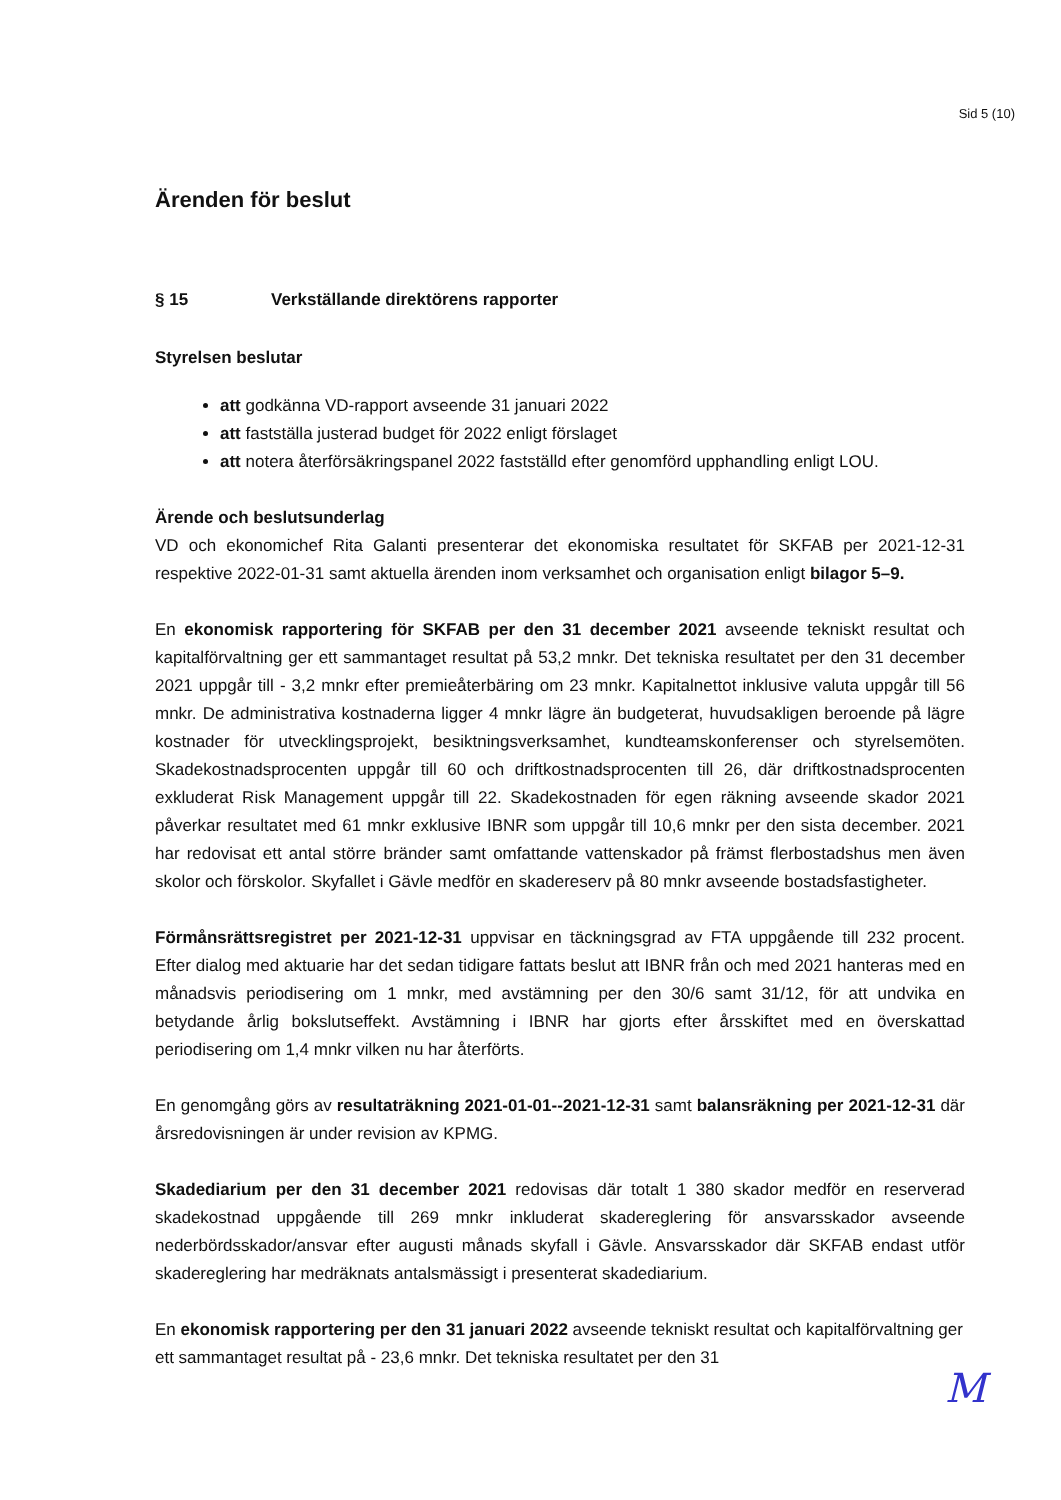Sid 5 (10)
Ärenden för beslut
§ 15 Verkställande direktörens rapporter
Styrelsen beslutar
att godkänna VD-rapport avseende 31 januari 2022
att fastställa justerad budget för 2022 enligt förslaget
att notera återförsäkringspanel 2022 fastställd efter genomförd upphandling enligt LOU.
Ärende och beslutsunderlag
VD och ekonomichef Rita Galanti presenterar det ekonomiska resultatet för SKFAB per 2021-12-31 respektive 2022-01-31 samt aktuella ärenden inom verksamhet och organisation enligt bilagor 5–9.
En ekonomisk rapportering för SKFAB per den 31 december 2021 avseende tekniskt resultat och kapitalförvaltning ger ett sammantaget resultat på 53,2 mnkr. Det tekniska resultatet per den 31 december 2021 uppgår till - 3,2 mnkr efter premieåterbäring om 23 mnkr. Kapitalnettot inklusive valuta uppgår till 56 mnkr. De administrativa kostnaderna ligger 4 mnkr lägre än budgeterat, huvudsakligen beroende på lägre kostnader för utvecklingsprojekt, besiktningsverksamhet, kundteamskonferenser och styrelsemöten. Skadekostnadsprocenten uppgår till 60 och driftkostnadsprocenten till 26, där driftkostnadsprocenten exkluderat Risk Management uppgår till 22. Skadekostnaden för egen räkning avseende skador 2021 påverkar resultatet med 61 mnkr exklusive IBNR som uppgår till 10,6 mnkr per den sista december. 2021 har redovisat ett antal större bränder samt omfattande vattenskador på främst flerbostadshus men även skolor och förskolor. Skyfallet i Gävle medför en skadereserv på 80 mnkr avseende bostadsfastigheter.
Förmånsrättsregistret per 2021-12-31 uppvisar en täckningsgrad av FTA uppgående till 232 procent. Efter dialog med aktuarie har det sedan tidigare fattats beslut att IBNR från och med 2021 hanteras med en månadsvis periodisering om 1 mnkr, med avstämning per den 30/6 samt 31/12, för att undvika en betydande årlig bokslutseffekt. Avstämning i IBNR har gjorts efter årsskiftet med en överskattad periodisering om 1,4 mnkr vilken nu har återförts.
En genomgång görs av resultaträkning 2021-01-01--2021-12-31 samt balansräkning per 2021-12-31 där årsredovisningen är under revision av KPMG.
Skadediarium per den 31 december 2021 redovisas där totalt 1 380 skador medför en reserverad skadekostnad uppgående till 269 mnkr inkluderat skadereglering för ansvarsskador avseende nederbördsskador/ansvar efter augusti månads skyfall i Gävle. Ansvarsskador där SKFAB endast utför skadereglering har medräknats antalsmässigt i presenterat skadediarium.
En ekonomisk rapportering per den 31 januari 2022 avseende tekniskt resultat och kapitalförvaltning ger ett sammantaget resultat på - 23,6 mnkr. Det tekniska resultatet per den 31
M